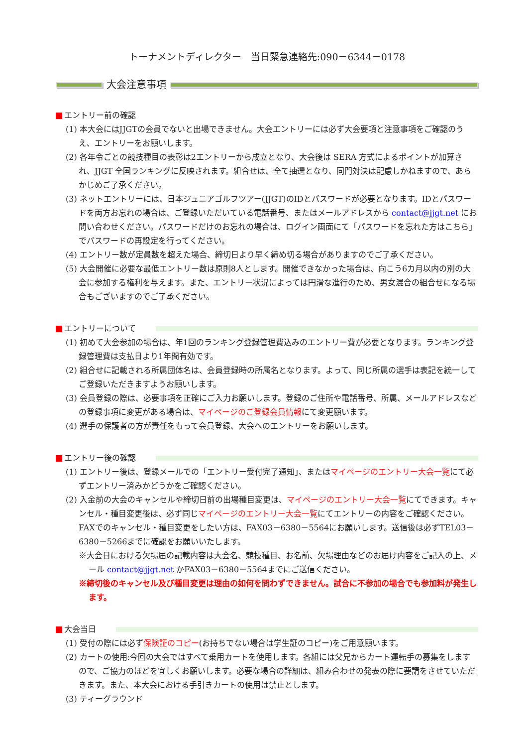トーナメントディレクター　当日緊急連絡先:090－6344－0178
大会注意事項
エントリー前の確認
(1) 本大会にはJJGTの会員でないと出場できません。大会エントリーには必ず大会要項と注意事項をご確認のうえ、エントリーをお願いします。
(2) 各年令ごとの競技種目の表彰は2エントリーから成立となり、大会後は SERA 方式によるポイントが加算され、JJGT 全国ランキングに反映されます。組合せは、全て抽選となり、同門対決は配慮しかねますので、あらかじめご了承ください。
(3) ネットエントリーには、日本ジュニアゴルフツアー(JJGT)のIDとパスワードが必要となります。IDとパスワードを両方お忘れの場合は、ご登録いただいている電話番号、またはメールアドレスから contact@jjgt.net にお問い合わせください。パスワードだけのお忘れの場合は、ログイン画面にて「パスワードを忘れた方はこちら」でパスワードの再設定を行ってください。
(4) エントリー数が定員数を超えた場合、締切日より早く締め切る場合がありますのでご了承ください。
(5) 大会開催に必要な最低エントリー数は原則8人とします。開催できなかった場合は、向こう6カ月以内の別の大会に参加する権利を与えます。また、エントリー状況によっては円滑な進行のため、男女混合の組合せになる場合もございますのでご了承ください。
エントリーについて
(1) 初めて大会参加の場合は、年1回のランキング登録管理費込みのエントリー費が必要となります。ランキング登録管理費は支払日より1年間有効です。
(2) 組合せに記載される所属団体名は、会員登録時の所属名となります。よって、同じ所属の選手は表記を統一してご登録いただきますようお願いします。
(3) 会員登録の際は、必要事項を正確にご入力お願いします。登録のご住所や電話番号、所属、メールアドレスなどの登録事項に変更がある場合は、マイページのご登録会員情報にて変更願います。
(4) 選手の保護者の方が責任をもって会員登録、大会へのエントリーをお願いします。
エントリー後の確認
(1) エントリー後は、登録メールでの「エントリー受付完了通知」、またはマイページのエントリー大会一覧にて必ずエントリー済みかどうかをご確認ください。
(2) 入金前の大会のキャンセルや締切日前の出場種目変更は、マイページのエントリー大会一覧にてできます。キャンセル・種目変更後は、必ず同じマイページのエントリー大会一覧にてエントリーの内容をご確認ください。 FAXでのキャンセル・種目変更をしたい方は、FAX03－6380－5564にお願いします。送信後は必ずTEL03－6380－5266までに確認をお願いいたします。
※大会日における欠場届の記載内容は大会名、競技種目、お名前、欠場理由などのお届け内容をご記入の上、メール contact@jjgt.net かFAX03－6380－5564までにご送信ください。
※締切後のキャンセル及び種目変更は理由の如何を問わずできません。試合に不参加の場合でも参加料が発生します。
大会当日
(1) 受付の際には必ず保険証のコピー(お持ちでない場合は学生証のコピー)をご用意願います。
(2) カートの使用:今回の大会ではすべて乗用カートを使用します。各組には父兄からカート運転手の募集をしますので、ご協力のほどを宜しくお願いします。必要な場合の詳細は、組み合わせの発表の際に要請をさせていただきます。また、本大会における手引きカートの使用は禁止とします。
(3) ティーグラウンド